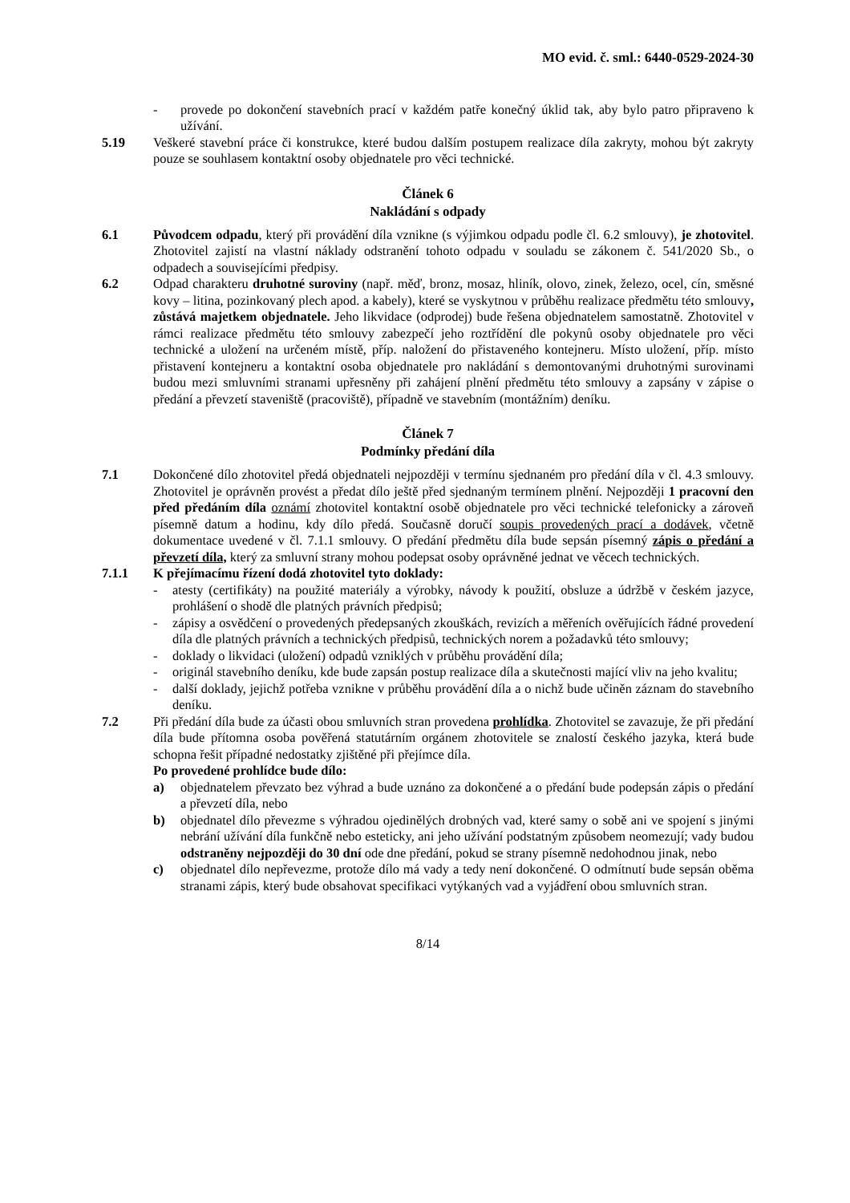MO evid. č. sml.: 6440-0529-2024-30
- provede po dokončení stavebních prací v každém patře konečný úklid tak, aby bylo patro připraveno k užívání.
5.19 Veškeré stavební práce či konstrukce, které budou dalším postupem realizace díla zakryty, mohou být zakryty pouze se souhlasem kontaktní osoby objednatele pro věci technické.
Článek 6
Nakládání s odpady
6.1 Původcem odpadu, který při provádění díla vznikne (s výjimkou odpadu podle čl. 6.2 smlouvy), je zhotovitel. Zhotovitel zajistí na vlastní náklady odstranění tohoto odpadu v souladu se zákonem č. 541/2020 Sb., o odpadech a souvisejícími předpisy.
6.2 Odpad charakteru druhotné suroviny (např. měď, bronz, mosaz, hliník, olovo, zinek, železo, ocel, cín, směsné kovy – litina, pozinkovaný plech apod. a kabely), které se vyskytnou v průběhu realizace předmětu této smlouvy, zůstává majetkem objednatele. Jeho likvidace (odprodej) bude řešena objednatelem samostatně. Zhotovitel v rámci realizace předmětu této smlouvy zabezpečí jeho roztřídění dle pokynů osoby objednatele pro věci technické a uložení na určeném místě, příp. naložení do přistaveného kontejneru. Místo uložení, příp. místo přistavení kontejneru a kontaktní osoba objednatele pro nakládání s demontovanými druhotnými surovinami budou mezi smluvními stranami upřesněny při zahájení plnění předmětu této smlouvy a zapsány v zápise o předání a převzetí staveniště (pracoviště), případně ve stavebním (montážním) deníku.
Článek 7
Podmínky předání díla
7.1 Dokončené dílo zhotovitel předá objednateli nejpozději v termínu sjednaném pro předání díla v čl. 4.3 smlouvy. Zhotovitel je oprávněn provést a předat dílo ještě před sjednaným termínem plnění. Nejpozději 1 pracovní den před předáním díla oznámí zhotovitel kontaktní osobě objednatele pro věci technické telefonicky a zároveň písemně datum a hodinu, kdy dílo předá. Současně doručí soupis provedených prací a dodávek, včetně dokumentace uvedené v čl. 7.1.1 smlouvy. O předání předmětu díla bude sepsán písemný zápis o předání a převzetí díla, který za smluvní strany mohou podepsat osoby oprávněné jednat ve věcech technických.
7.1.1 K přejímacímu řízení dodá zhotovitel tyto doklady:
- atesty (certifikáty) na použité materiály a výrobky, návody k použití, obsluze a údržbě v českém jazyce, prohlášení o shodě dle platných právních předpisů;
- zápisy a osvědčení o provedených předepsaných zkouškách, revizích a měřeních ověřujících řádné provedení díla dle platných právních a technických předpisů, technických norem a požadavků této smlouvy;
- doklady o likvidaci (uložení) odpadů vzniklých v průběhu provádění díla;
- originál stavebního deníku, kde bude zapsán postup realizace díla a skutečnosti mající vliv na jeho kvalitu;
- další doklady, jejichž potřeba vznikne v průběhu provádění díla a o nichž bude učiněn záznam do stavebního deníku.
7.2 Při předání díla bude za účasti obou smluvních stran provedena prohlídka. Zhotovitel se zavazuje, že při předání díla bude přítomna osoba pověřená statutárním orgánem zhotovitele se znalostí českého jazyka, která bude schopna řešit případné nedostatky zjištěné při přejímce díla.
Po provedené prohlídce bude dílo:
a) objednatelem převzato bez výhrad a bude uznáno za dokončené a o předání bude podepsán zápis o předání a převzetí díla, nebo
b) objednatel dílo převezme s výhradou ojedinělých drobných vad, které samy o sobě ani ve spojení s jinými nebrání užívání díla funkčně nebo esteticky, ani jeho užívání podstatným způsobem neomezují; vady budou odstraněny nejpozději do 30 dní ode dne předání, pokud se strany písemně nedohodnou jinak, nebo
c) objednatel dílo nepřevezme, protože dílo má vady a tedy není dokončené. O odmítnutí bude sepsán oběma stranami zápis, který bude obsahovat specifikaci vytýkaných vad a vyjádření obou smluvních stran.
8/14